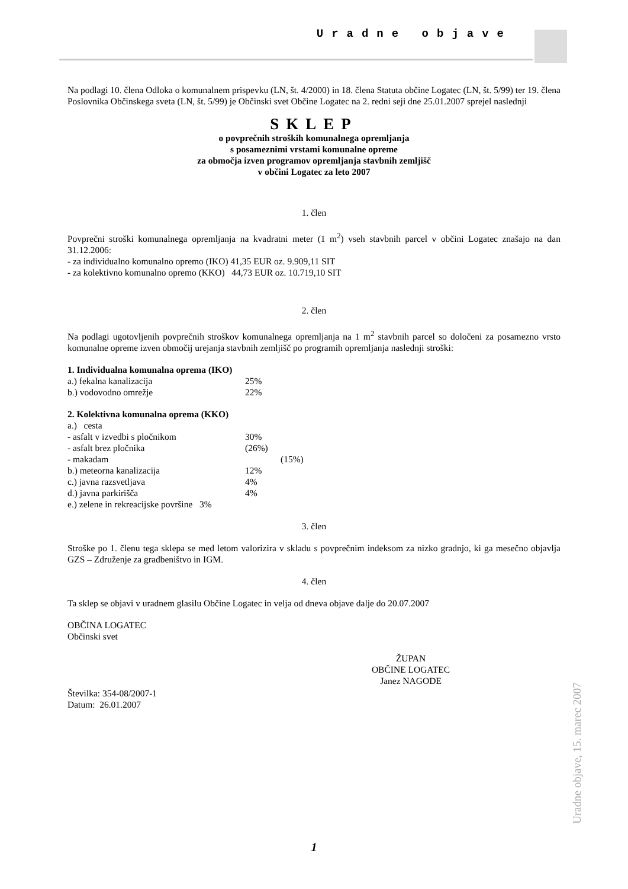Uradne objave
Na podlagi 10. člena Odloka o komunalnem prispevku (LN, št. 4/2000) in 18. člena Statuta občine Logatec (LN, št. 5/99) ter 19. člena Poslovnika Občinskega sveta (LN, št. 5/99) je Občinski svet Občine Logatec na 2. redni seji dne 25.01.2007 sprejel naslednji
SKLEP
o povprečnih stroških komunalnega opremljanja
s posameznimi vrstami komunalne opreme
za območja izven programov opremljanja stavbnih zemljišč
v občini Logatec za leto 2007
1. člen
Povprečni stroški komunalnega opremljanja na kvadratni meter (1 m<sup>2</sup>) vseh stavbnih parcel v občini Logatec znašajo na dan 31.12.2006:
- za individualno komunalno opremo (IKO) 41,35 EUR oz. 9.909,11 SIT
- za kolektivno komunalno opremo (KKO) 44,73 EUR oz. 10.719,10 SIT
2. člen
Na podlagi ugotovljenih povprečnih stroškov komunalnega opremljanja na 1 m<sup>2</sup> stavbnih parcel so določeni za posamezno vrsto komunalne opreme izven območij urejanja stavbnih zemljišč po programih opremljanja naslednji stroški:
1. Individualna komunalna oprema (IKO)
a.) fekalna kanalizacija 25%
b.) vodovodno omrežje 22%
2. Kolektivna komunalna oprema (KKO)
a.) cesta
- asfalt v izvedbi s pločnikom 30%
- asfalt brez pločnika (26%)
- makadam (15%)
b.) meteorna kanalizacija 12%
c.) javna razsvetljava 4%
d.) javna parkirišča 4%
e.) zelene in rekreacijske površine 3%
3. člen
Stroške po 1. členu tega sklepa se med letom valorizira v skladu s povprečnim indeksom za nizko gradnjo, ki ga mesečno objavlja GZS – Združenje za gradbeništvo in IGM.
4. člen
Ta sklep se objavi v uradnem glasilu Občine Logatec in velja od dneva objave dalje do 20.07.2007
OBČINA LOGATEC
Občinski svet
ŽUPAN
OBČINE LOGATEC
Janez NAGODE
Številka: 354-08/2007-1
Datum: 26.01.2007
Uradne objave, 15. marec 2007
1